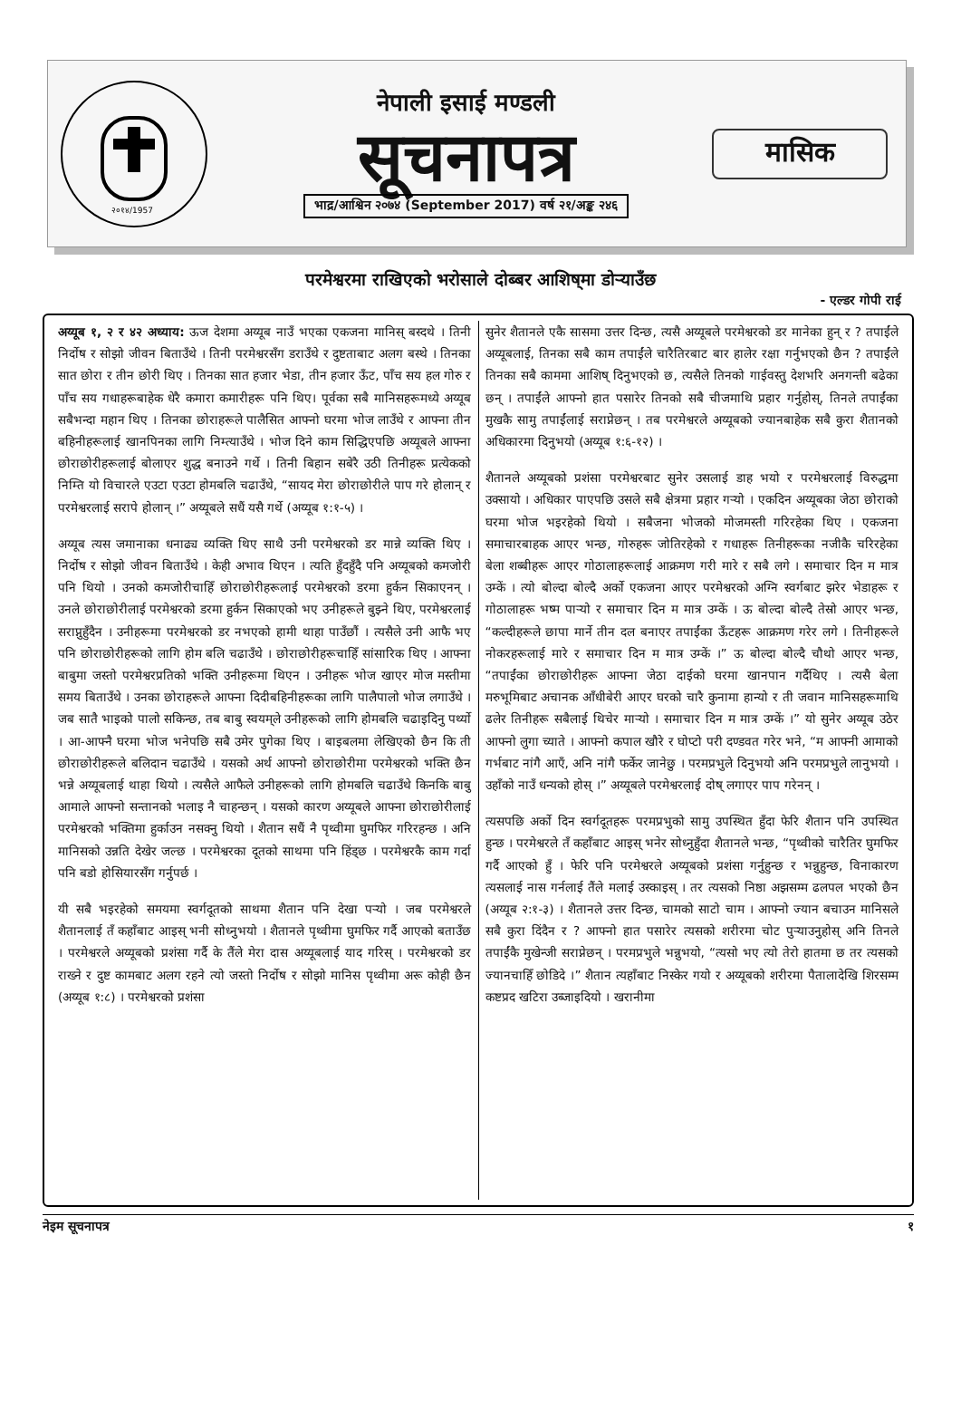२०१४/1957
नेपाली इसाई मण्डली
सूचनापत्र
भाद्र/आश्विन २०७४ (September 2017) वर्ष २१/अङ्क २४६
मासिक
परमेश्वरमा राखिएको भरोसाले दोब्बर आशिष्‌मा डोऱ्याउँछ
- एल्डर गोपी राई
अय्यूब १, २ र ४२ अध्याय: ऊज देशमा अय्यूब नाउँ भएका एकजना मानिस् बस्दथे । तिनी निर्दोष र सोझो जीवन बिताउँथे । तिनी परमेश्वरसँग डराउँथे र दुष्टताबाट अलग बस्थे । तिनका सात छोरा र तीन छोरी थिए । तिनका सात हजार भेडा, तीन हजार ऊँट, पाँच सय हल गोरु र पाँच सय गधाहरूबाहेक धेरै कमारा कमारीहरू पनि थिए। पूर्वका सबै मानिसहरूमध्ये अय्यूब सबैभन्दा महान थिए । तिनका छोराहरूले पालैसित आफ्नो घरमा भोज लाउँथे र आफ्ना तीन बहिनीहरूलाई खानपिनका लागि निम्त्याउँथे । भोज दिने काम सिद्धिएपछि अय्यूबले आफ्ना छोराछोरीहरूलाई बोलाएर शुद्ध बनाउने गर्थे । तिनी बिहान सबेरै उठी तिनीहरू प्रत्येकको निम्ति यो विचारले एउटा एउटा होमबलि चढाउँथे, “सायद मेरा छोराछोरीले पाप गरे होलान् र परमेश्वरलाई सरापे होलान् ।” अय्यूबले सधैं यसै गर्थे (अय्यूब १:१-५) ।
अय्यूब त्यस जमानाका धनाढ्य व्यक्ति थिए साथै उनी परमेश्वरको डर मान्ने व्यक्ति थिए । निर्दोष र सोझो जीवन बिताउँथे । केही अभाव थिएन । त्यति हुँदहुँदै पनि अय्यूबको कमजोरी पनि थियो । उनको कमजोरीचाहिँ छोराछोरीहरूलाई परमेश्वरको डरमा हुर्कन सिकाएनन् । उनले छोराछोरीलाई परमेश्वरको डरमा हुर्कन सिकाएको भए उनीहरूले बुझ्ने थिए, परमेश्वरलाई सराप्नुहुँदैन । उनीहरूमा परमेश्वरको डर नभएको हामी थाहा पाउँछौं । त्यसैले उनी आफै भए पनि छोराछोरीहरूको लागि होम बलि चढाउँथे । छोराछोरीहरूचाहिँ सांसारिक थिए । आफ्ना बाबुमा जस्तो परमेश्वरप्रतिको भक्ति उनीहरूमा थिएन । उनीहरू भोज खाएर मोज मस्तीमा समय बिताउँथे । उनका छोराहरूले आफ्ना दिदीबहिनीहरूका लागि पालैपालो भोज लगाउँथे । जब सातै भाइको पालो सकिन्छ, तब बाबु स्वयम्‌ले उनीहरूको लागि होमबलि चढाइदिनु पर्थ्यो । आ-आफ्नै घरमा भोज भनेपछि सबै उमेर पुगेका थिए । बाइबलमा लेखिएको छैन कि ती छोराछोरीहरूले बलिदान चढाउँथे । यसको अर्थ आफ्नो छोराछोरीमा परमेश्वरको भक्ति छैन भन्ने अय्यूबलाई थाहा थियो । त्यसैले आफैले उनीहरूको लागि होमबलि चढाउँथे किनकि बाबु आमाले आफ्नो सन्तानको भलाइ नै चाहन्छन् । यसको कारण अय्यूबले आफ्ना छोराछोरीलाई परमेश्वरको भक्तिमा हुर्काउन नसक्नु थियो । शैतान सधैं नै पृथ्वीमा घुमफिर गरिरहन्छ । अनि मानिसको उन्नति देखेर जल्छ । परमेश्वरका दूतको साथमा पनि हिंड्छ । परमेश्वरकै काम गर्दा पनि बडो होसियारसँग गर्नुपर्छ ।
यी सबै भइरहेको समयमा स्वर्गदूतको साथमा शैतान पनि देखा पऱ्यो । जब परमेश्वरले शैतानलाई तँ कहाँबाट आइस् भनी सोध्नुभयो । शैतानले पृथ्वीमा घुमफिर गर्दै आएको बताउँछ । परमेश्वरले अय्यूबको प्रशंसा गर्दै के तैंले मेरा दास अय्यूबलाई याद गरिस् । परमेश्वरको डर राख्ने र दुष्ट कामबाट अलग रहने त्यो जस्तो निर्दोष र सोझो मानिस पृथ्वीमा अरू कोही छैन (अय्यूब १:८) । परमेश्वरको प्रशंसा
सुनेर शैतानले एकै सासमा उत्तर दिन्छ, त्यसै अय्यूबले परमेश्वरको डर मानेका हुन् र ? तपाईंले अय्यूबलाई, तिनका सबै काम तपाईंले चारैतिरबाट बार हालेर रक्षा गर्नुभएको छैन ? तपाईंले तिनका सबै काममा आशिष् दिनुभएको छ, त्यसैले तिनको गाईवस्तु देशभरि अनगन्ती बढेका छन् । तपाईंले आफ्नो हात पसारेर तिनको सबै चीजमाथि प्रहार गर्नुहोस्, तिनले तपाईंका मुखकै सामु तपाईंलाई सराप्नेछन् । तब परमेश्वरले अय्यूबको ज्यानबाहेक सबै कुरा शैतानको अधिकारमा दिनुभयो (अय्यूब १:६-१२) ।
शैतानले अय्यूबको प्रशंसा परमेश्वरबाट सुनेर उसलाई डाह भयो र परमेश्वरलाई विरुद्धमा उक्सायो । अधिकार पाएपछि उसले सबै क्षेत्रमा प्रहार गऱ्यो । एकदिन अय्यूबका जेठा छोराको घरमा भोज भइरहेको थियो । सबैजना भोजको मोजमस्ती गरिरहेका थिए । एकजना समाचारबाहक आएर भन्छ, गोरुहरू जोतिरहेको र गधाहरू तिनीहरूका नजीकै चरिरहेका बेला शब्बीहरू आएर गोठालाहरूलाई आक्रमण गरी मारे र सबै लगे । समाचार दिन म मात्र उम्कें । त्यो बोल्दा बोल्दै अर्को एकजना आएर परमेश्वरको अग्नि स्वर्गबाट झरेर भेडाहरू र गोठालाहरू भष्म पाऱ्यो र समाचार दिन म मात्र उम्कें । ऊ बोल्दा बोल्दै तेस्रो आएर भन्छ, “कल्दीहरूले छापा मार्ने तीन दल बनाएर तपाईंका ऊँटहरू आक्रमण गरेर लगे । तिनीहरूले नोकरहरूलाई मारे र समाचार दिन म मात्र उम्कें ।” ऊ बोल्दा बोल्दै चौथो आएर भन्छ, “तपाईंका छोराछोरीहरू आफ्ना जेठा दाईको घरमा खानपान गर्दैथिए । त्यसै बेला मरुभूमिबाट अचानक आँधीबेरी आएर घरको चारै कुनामा हान्यो र ती जवान मानिसहरूमाथि ढलेर तिनीहरू सबैलाई थिचेर माऱ्यो । समाचार दिन म मात्र उम्कें ।” यो सुनेर अय्यूब उठेर आफ्नो लुगा च्याते । आफ्नो कपाल खौरे र घोप्टो परी दण्डवत गरेर भने, “म आफ्नी आमाको गर्भबाट नांगै आएँ, अनि नांगै फर्केर जानेछु । परमप्रभुले दिनुभयो अनि परमप्रभुले लानुभयो । उहाँको नाउँ धन्यको होस् ।” अय्यूबले परमेश्वरलाई दोष् लगाएर पाप गरेनन् ।
त्यसपछि अर्को दिन स्वर्गदूतहरू परमप्रभुको सामु उपस्थित हुँदा फेरि शैतान पनि उपस्थित हुन्छ । परमेश्वरले तँ कहाँबाट आइस् भनेर सोध्नुहुँदा शैतानले भन्छ, “पृथ्वीको चारैतिर घुमफिर गर्दै आएको हुँ । फेरि पनि परमेश्वरले अय्यूबको प्रशंसा गर्नुहुन्छ र भन्नुहुन्छ, विनाकारण त्यसलाई नास गर्नलाई तैंले मलाई उस्काइस् । तर त्यसको निष्ठा अझसम्म ढलपल भएको छैन (अय्यूब २:१-३) । शैतानले उत्तर दिन्छ, चामको साटो चाम । आफ्नो ज्यान बचाउन मानिसले सबै कुरा दिंदैन र ? आफ्नो हात पसारेर त्यसको शरीरमा चोट पुऱ्याउनुहोस् अनि तिनले तपाईंकै मुखेन्जी सराप्नेछन् । परमप्रभुले भन्नुभयो, “त्यसो भए त्यो तेरो हातमा छ तर त्यसको ज्यानचाहिँ छोडिदे ।” शैतान त्यहाँबाट निस्केर गयो र अय्यूबको शरीरमा पैतालादेखि शिरसम्म कष्टप्रद खटिरा उब्जाइदियो । खरानीमा
नेइम सूचनापत्र १